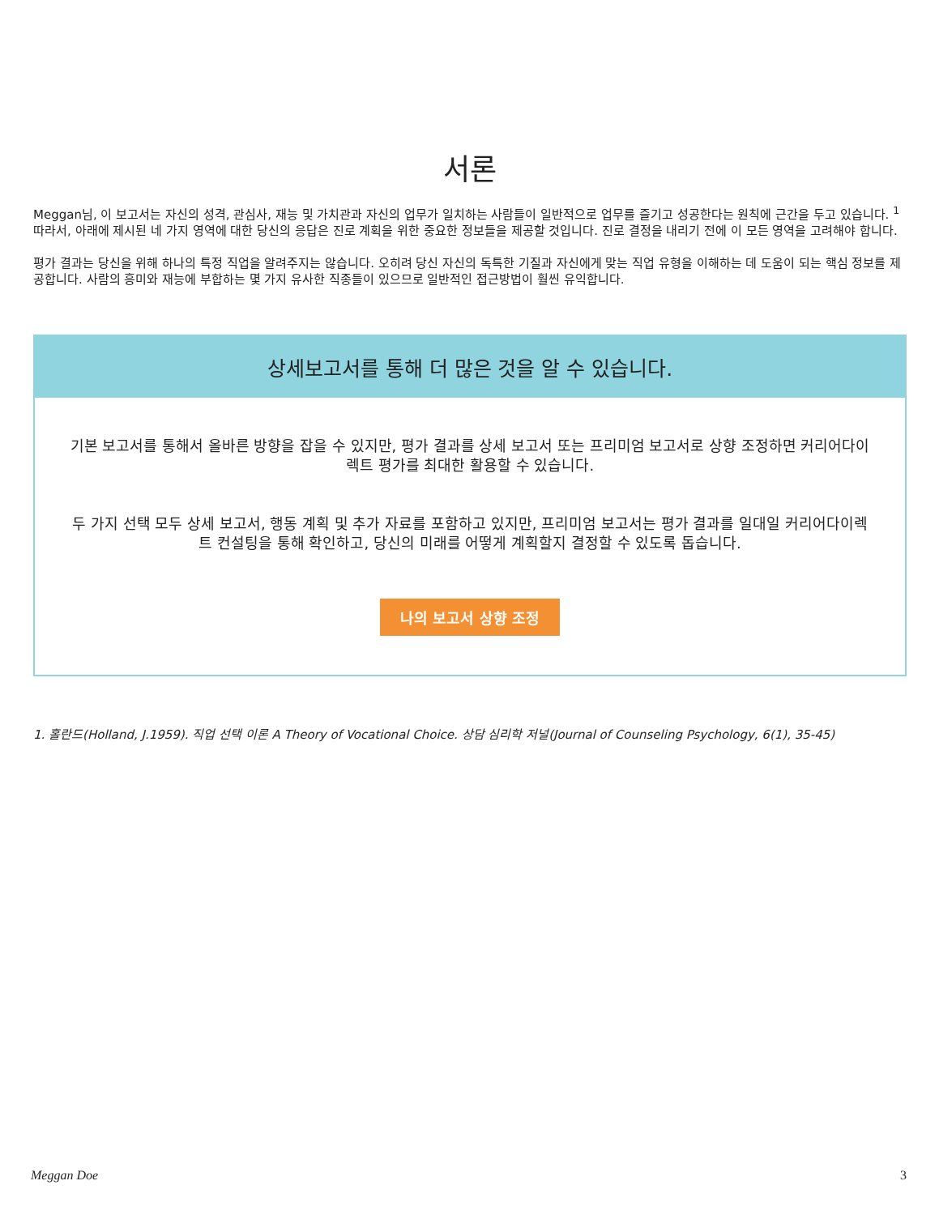서론
Meggan님, 이 보고서는 자신의 성격, 관심사, 재능 및 가치관과 자신의 업무가 일치하는 사람들이 일반적으로 업무를 즐기고 성공한다는 원칙에 근간을 두고 있습니다. <sup>1</sup> 따라서, 아래에 제시된 네 가지 영역에 대한 당신의 응답은 진로 계획을 위한 중요한 정보들을 제공할 것입니다. 진로 결정을 내리기 전에 이 모든 영역을 고려해야 합니다.
평가 결과는 당신을 위해 하나의 특정 직업을 알려주지는 않습니다. 오히려 당신 자신의 독특한 기질과 자신에게 맞는 직업 유형을 이해하는 데 도움이 되는 핵심 정보를 제공합니다. 사람의 흥미와 재능에 부합하는 몇 가지 유사한 직종들이 있으므로 일반적인 접근방법이 훨씬 유익합니다.
상세보고서를 통해 더 많은 것을 알 수 있습니다.
기본 보고서를 통해서 올바른 방향을 잡을 수 있지만, 평가 결과를 상세 보고서 또는 프리미엄 보고서로 상향 조정하면 커리어다이렉트 평가를 최대한 활용할 수 있습니다.
두 가지 선택 모두 상세 보고서, 행동 계획 및 추가 자료를 포함하고 있지만, 프리미엄 보고서는 평가 결과를 일대일 커리어다이렉트 컨설팅을 통해 확인하고, 당신의 미래를 어떻게 계획할지 결정할 수 있도록 돕습니다.
나의 보고서 상향 조정
1. 홀란드(Holland, J.1959). 직업 선택 이론 A Theory of Vocational Choice. 상담 심리학 저널(Journal of Counseling Psychology, 6(1), 35-45)
Meggan Doe 3